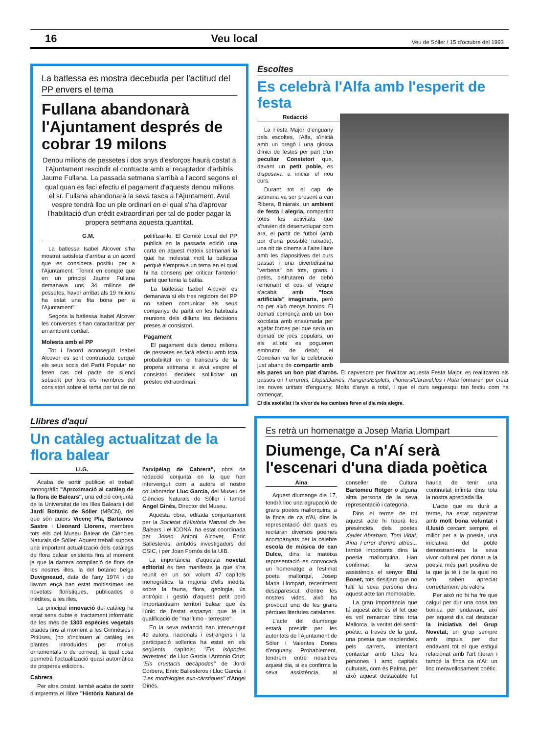16 Veu local Veu de Sóller / 15 d'octubre del 1993
La batlessa es mostra decebuda per l'actitud del PP envers el tema
Fullana abandonarà l'Ajuntament després de cobrar 19 milons
Denou milions de pessetes i dos anys d'esforços haurà costat a l'Ajuntament rescindir el contracte amb el recaptador d'arbitris Jaume Fullana. La passada setmana s'arribà a l'acord segons el qual quan es faci efectiu el pagament d'aquests denou milions el sr. Fullana abandonarà la seva tasca a l'Ajuntament. Avui vespre tendrà lloc un ple ordinari en el qual s'ha d'aprovar l'habilitació d'un crèdit extraordinari per tal de poder pagar la propera setmana aquesta quantitat.
G.M.
La batlessa Isabel Alcover s'ha mostrat satisfeta d'arribar a un acord que es considera positiu per a l'Ajuntament. "Tenint en compte que en un principi Jaume Fullana demanava uns 34 milions de pessetes, haver arribat als 19 milions ha estat una fita bona per a l'Ajuntament".
Segons la batlessa Isabel Alcover les converses s'han caractaritzat per un ambient cordial.
Molesta amb el PP
Tot i l'acord aconseguit Isabel Alcover es sent contrariada perquè els seus socis del Partit Popular no feren cas del pacte de silenci subscrit per tots els membres del consistori sobre el tema per tal de no politítzar-lo. El Comitè Local del PP publicà en la passada edició una carta en aquest mateix setmanari la qual ha molestat molt la batlessa perquè s'emprava un tema en el qual hi ha consens per criticar l'anterior partit que tenia la batlia.
La batlessa Isabel Alcover es demanava si els tres regidors del PP no saben comunicar als seus companys de partit en les habituals reunions dels dilluns les decisions preses al consistori.
Pagament
El pagament dels denou milions de pessetes es farà efectiu amb tota probabilitat en el transcurs de la propera setmana si avui vespre el consistori decideix sol.licitar un préstec extraordinari.
Escoltes
Es celebrà l'Alfa amb l'esperit de festa
Redacció
La Festa Major d'enguany pels escoltes, l'Alfa, s'inicià amb un pregó i una glossa d'inici de festes per part d'un peculiar Consistori que, davant un petit poble, es disposava a iniciar el nou curs.
Durant tot el cap de setmana va ser present a can Ribera, Biniaraix, un ambient de festa i alegria, compartint totes les activitats que s'havien de desenvolupar com ara, el partit de futbol (amb por d'una possible ruixada), una nit de cinema a l'aire lliure amb les diapositives del curs passat i una divertidíssima "verbena" on tots, grans i petits, disfrutaren de debò remenant el cos; el vespre s'acabà amb "focs artificials" imaginaris, però no per això menys bonics. El dematí començà amb un bon xocolata amb ensaïmada per agafar forces pel que seria un dematí de jocs populars, on els al.lots es pogueren embrutar de debò; el Conciliari va fer la celebració just abans de compartir amb els pares un bon plat d'arròs. El capvespre per finalitzar aquesta Festa Major, es realitzaren els passos on Ferrerets, Llops/Daines, Rangers/Esplets, Pioners/Caravel.les i Ruta formaren per crear les noves unitats d'enguany. Molts d'anys a tots!, i que el curs seguesqui tan festiu com ha començat.
El dia asolellat i la vivor de les camises feren el dia més alegre.
Llibres d'aquí
Un catàleg actualitzat de la flora balear
Ll.G.
Acaba de sortir publicat el treball monogràfic "Aproximació al catàleg de la flora de Balears", una edició conjunta de la Universitat de les Illes Balears i del Jardí Botànic de Sóller (MBCN), del que són autors Vicenç Pla, Bartomeu Sastre i Lleonard Llorens, membres tots ells del Museu Balear de Ciències Naturals de Sóller. Aquest treball suposa una important actualització dels catàlegs de flora balear existents fins al moment ja que la darrera compilació de flora de les nostres illes, la del botànic belga Duvigneaud, data de l'any 1974 i de llavors ençà han estat moltíssimes les novetats florístiques, publicades o inèdites, a les illes.
La principal innovació del catàleg ha estat sens dubte el tractament informàtic de les més de 1300 espècies vegetals citades fins al moment a les Gimnèsies i Pitiüses, (no s'inclouen al catàleg les plantes introduïdes per motius ornamentals o de conreu), la qual cosa permetrà l'actualització quasi automàtica de properes edicions.
Cabrera
Per altra costat, també acaba de sortir d'impremta el llibre "Història Natural de l'arxipèlag de Cabrera", obra de redacció conjunta en la que han intervengut com a autors el nostre col.laborador Lluc Garcia, del Museu de Ciències Naturals de Sóller i també Angel Ginés, Director del Museu.
Aquesta obra, editada conjuntament per la Societat d'Història Natural de les Balears i el ICONA, ha estat coordinada per Josep Antoni Alcover, Enric Ballesteros, ambdós investigadors del CSIC, i per Joan Fornós de la UIB.
La importància d'aquesta novetat editorial és ben manifesta ja que s'ha reunit en un sol volum 47 capítols monogràfics, la majoria d'ells inèdits, sobre la fauna, flora, geologia, ús antròpic i gestió d'aquest petit però importantíssim territori balear que és l'únic de l'estat espanyol que té la qualificació de "marítimo - terrestre".
En la seva redacció han intervengut 49 autors, nacionals i estrangers i la participació sollerica ha estat en els següents capítols: "Els isòpodes terrestres" de Lluc Garcia i Antonio Cruz; "Els crustacis decàpodes" de Jordi Corbera, Enric Ballesteros i Lluc Garcia; i "Les morfologies exo-càrstiques" d'Angel Ginés.
Es retrà un homenatge a Josep Maria Llompart
Diumenge, Ca n'Aí serà l'escenari d'una diada poètica
Aina
Aquest diumenge dia 17, tendrà lloc una agrupació de grans poetes mallorquins, a la finca de ca n'Ai, dins la representació del quals es recitaran diversos poemes acompanyats per la cèlebre escola de música de can Dulce, dins la mateixa representació es convocarà un homenatge a l'estimat poeta mallorquí, Josep Maria Llompart, recentment desaparescut d'entre les nostres vides, això ha provocat una de les grans pèrdues literàries catalanes.
L'acte del diumenge estarà presidit per les autoritats de l'Ajuntament de Sóler i Valentes Dones d'enguany. Probablement, tendrem entre nosaltres aquest dia, si es confirma la seva assistència, al conseller de Cultura Bartomeu Rotger o alguna altra persona de la seva representació i categoria.
Dins el terme de tot aquest acte hi haurà les presències dels poetes Xavier Abraham, Toni Vidal, Aina Ferrer d'entre altres... també importants dins la poesia mallorquina. Han confirmat la seva assistència el senyor Blai Bonet, tots desitjam que no falti la seva persona dins aquest acte tan memorable.
La gran importància que té aquest acte és el fet que es vol remarcar dins tota Mallorca, la veritat del sentir poètic, a través de la gent, una poesia que resplendeix pels carrers, intentant contactar amb totes les persones i amb capitals culturals, com és Palma, per això aquest destacable fet hauria de tenir una continuitat infinita dins tota la nostra apreciada illa.
L'acte que es durà a terme, ha estat organitzat amb molt bona voluntat i il.lusió cercant sempre, el millor per a la poesia, una iniciativa del poble demostrant-nos la seva vivor cultural per donar a la poesia més part positiva de la que ja té i de la qual no se'n saben apreciar correctament els valors.
Per això no hi ha fre que calgui per dur una cosa tan bonica per endavant, així per aquest dia cal destacar la iniciativa del Grup Novetat, un grup sempre amb impuls per dur endavant tot el que estigui relacionat amb l'art literari i també la finca ca n'Ai: un lloc meravellosament poètic.